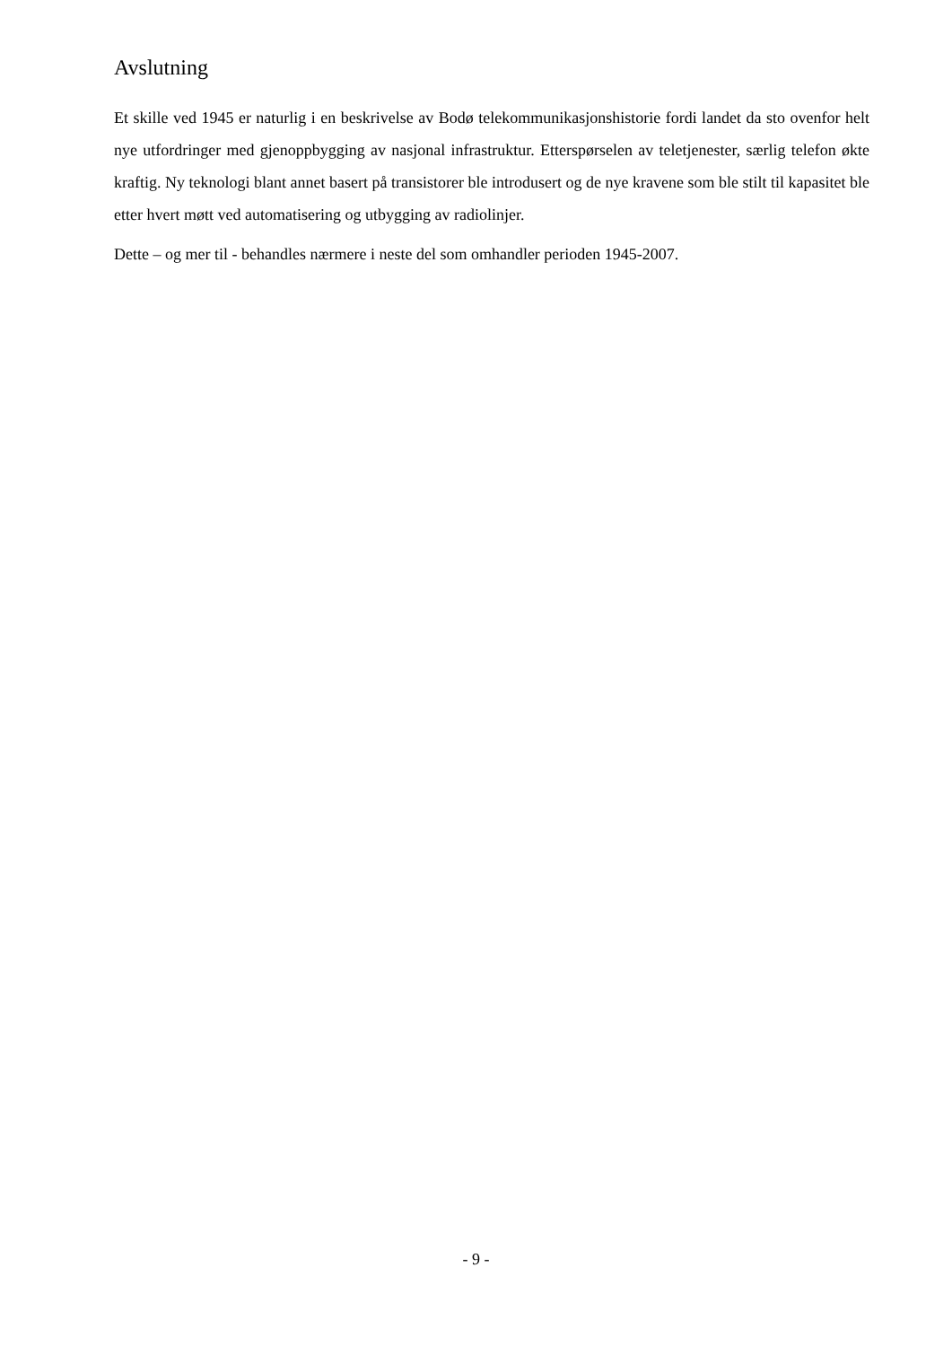Avslutning
Et skille ved 1945 er naturlig i en beskrivelse av Bodø telekommunikasjonshistorie fordi landet da sto ovenfor helt nye utfordringer med gjenoppbygging av nasjonal infrastruktur. Etterspørselen av teletjenester, særlig telefon økte kraftig. Ny teknologi blant annet basert på transistorer ble introdusert og de nye kravene som ble stilt til kapasitet ble etter hvert møtt ved automatisering og utbygging av radiolinjer.
Dette – og mer til - behandles nærmere i neste del som omhandler perioden 1945-2007.
- 9 -